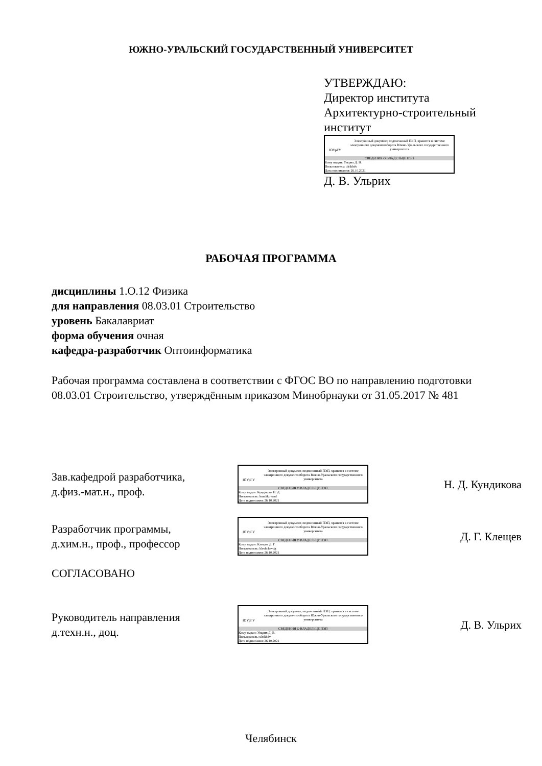ЮЖНО-УРАЛЬСКИЙ ГОСУДАРСТВЕННЫЙ УНИВЕРСИТЕТ
УТВЕРЖДАЮ:
Директор института
Архитектурно-строительный
институт
ЮУрГУ
Электронный документ, подписанный ПЭП, хранится в системе электронного документооборота Южно-Уральского государственного университета
СВЕДЕНИЯ О ВЛАДЕЛЬЦЕ ПЭП
Кому выдан: Ульрих Д. В.
Пользователь: ulrikhdv
Дата подписания: 26.10.2021
Д. В. Ульрих
РАБОЧАЯ ПРОГРАММА
дисциплины 1.О.12 Физика
для направления 08.03.01 Строительство
уровень Бакалавриат
форма обучения очная
кафедра-разработчик Оптоинформатика
Рабочая программа составлена в соответствии с ФГОС ВО по направлению подготовки 08.03.01 Строительство, утверждённым приказом Минобрнауки от 31.05.2017 № 481
Зав.кафедрой разработчика,
д.физ.-мат.н., проф.
ЮУрГУ
Электронный документ, подписанный ПЭП, хранится в системе электронного документооборота Южно-Уральского государственного университета
СВЕДЕНИЯ О ВЛАДЕЛЬЦЕ ПЭП
Кому выдан: Кундикова Н. Д.
Пользователь: kundikovand
Дата подписания: 26.10.2021
Н. Д. Кундикова
Разработчик программы,
д.хим.н., проф., профессор
ЮУрГУ
Электронный документ, подписанный ПЭП, хранится в системе электронного документооборота Южно-Уральского государственного университета
СВЕДЕНИЯ О ВЛАДЕЛЬЦЕ ПЭП
Кому выдан: Клещев Д. Г.
Пользователь: kleshchevdg
Дата подписания: 26.10.2021
Д. Г. Клещев
СОГЛАСОВАНО
Руководитель направления
д.техн.н., доц.
ЮУрГУ
Электронный документ, подписанный ПЭП, хранится в системе электронного документооборота Южно-Уральского государственного университета
СВЕДЕНИЯ О ВЛАДЕЛЬЦЕ ПЭП
Кому выдан: Ульрих Д. В.
Пользователь: ulrikhdv
Дата подписания: 26.10.2021
Д. В. Ульрих
Челябинск